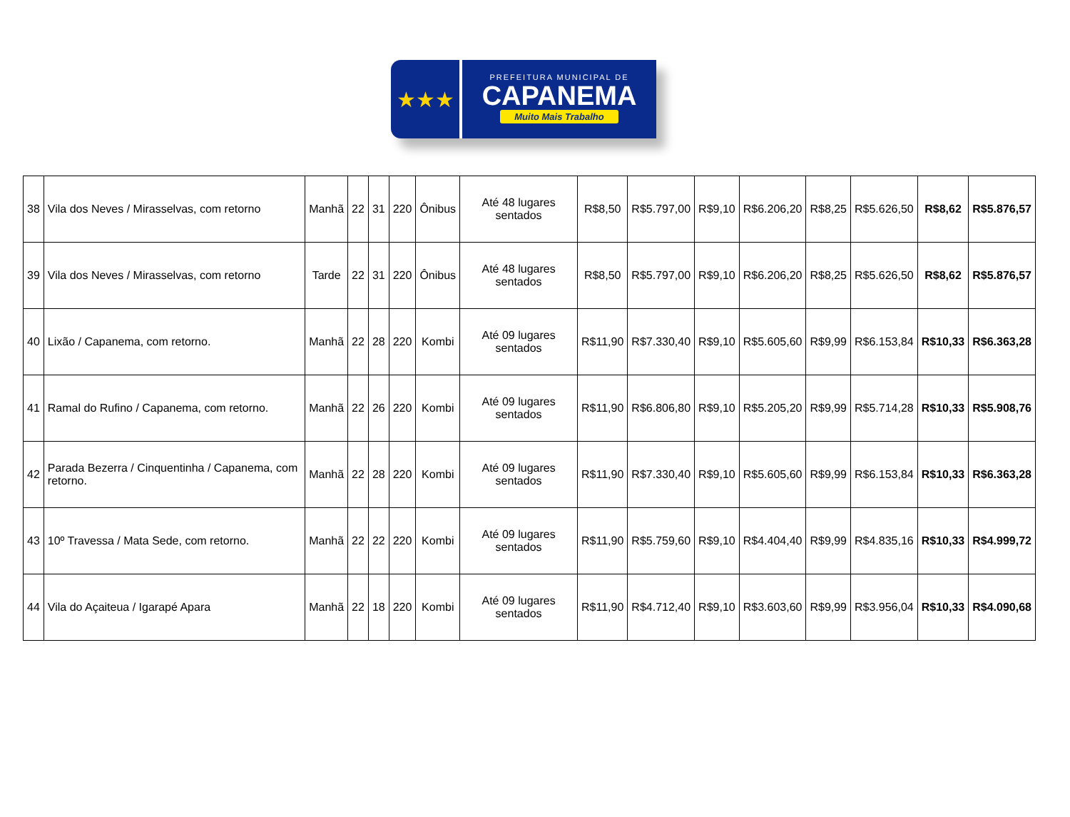★★★
PREFEITURA MUNICIPAL DE
CAPANEMA
Muito Mais Trabalho
| 38 | Vila dos Neves / Mirasselvas, com retorno | Manhã | 22 | 31 | 220 | Ônibus | Até 48 lugares sentados | R$8,50 | R$5.797,00 | R$9,10 | R$6.206,20 | R$8,25 | R$5.626,50 | R$8,62 | R$5.876,57 |
| 39 | Vila dos Neves / Mirasselvas, com retorno | Tarde | 22 | 31 | 220 | Ônibus | Até 48 lugares sentados | R$8,50 | R$5.797,00 | R$9,10 | R$6.206,20 | R$8,25 | R$5.626,50 | R$8,62 | R$5.876,57 |
| 40 | Lixão / Capanema, com retorno. | Manhã | 22 | 28 | 220 | Kombi | Até 09 lugares sentados | R$11,90 | R$7.330,40 | R$9,10 | R$5.605,60 | R$9,99 | R$6.153,84 | R$10,33 | R$6.363,28 |
| 41 | Ramal do Rufino / Capanema, com retorno. | Manhã | 22 | 26 | 220 | Kombi | Até 09 lugares sentados | R$11,90 | R$6.806,80 | R$9,10 | R$5.205,20 | R$9,99 | R$5.714,28 | R$10,33 | R$5.908,76 |
| 42 | Parada Bezerra / Cinquentinha / Capanema, com retorno. | Manhã | 22 | 28 | 220 | Kombi | Até 09 lugares sentados | R$11,90 | R$7.330,40 | R$9,10 | R$5.605,60 | R$9,99 | R$6.153,84 | R$10,33 | R$6.363,28 |
| 43 | 10º Travessa / Mata Sede, com retorno. | Manhã | 22 | 22 | 220 | Kombi | Até 09 lugares sentados | R$11,90 | R$5.759,60 | R$9,10 | R$4.404,40 | R$9,99 | R$4.835,16 | R$10,33 | R$4.999,72 |
| 44 | Vila do Açaiteua / Igarapé Apara | Manhã | 22 | 18 | 220 | Kombi | Até 09 lugares sentados | R$11,90 | R$4.712,40 | R$9,10 | R$3.603,60 | R$9,99 | R$3.956,04 | R$10,33 | R$4.090,68 |